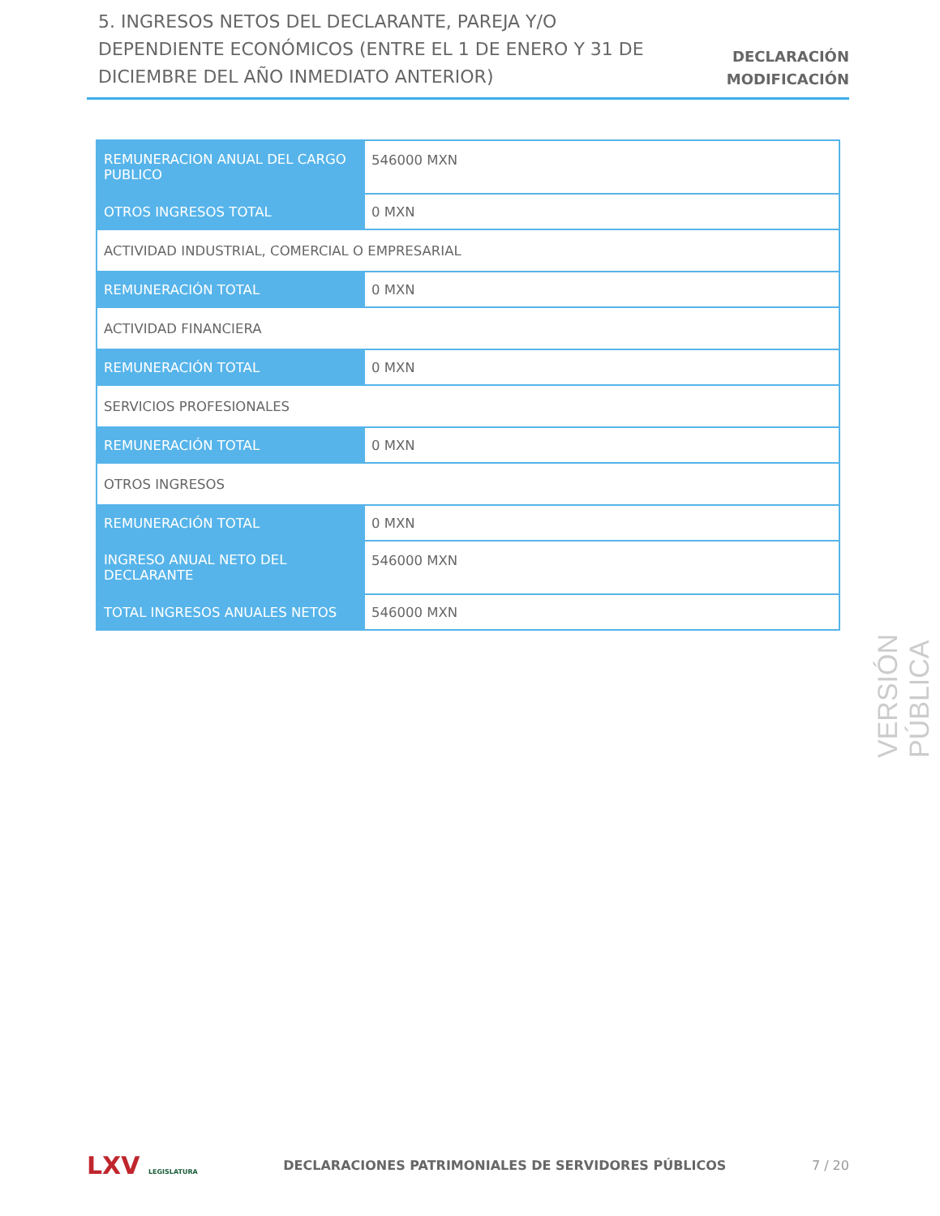5. INGRESOS NETOS DEL DECLARANTE, PAREJA Y/O DEPENDIENTE ECONÓMICOS (ENTRE EL 1 DE ENERO Y 31 DE DICIEMBRE DEL AÑO INMEDIATO ANTERIOR)
DECLARACIÓN
MODIFICACIÓN
| REMUNERACION ANUAL DEL CARGO PUBLICO | 546000 MXN |
| OTROS INGRESOS TOTAL | 0 MXN |
| ACTIVIDAD INDUSTRIAL, COMERCIAL O EMPRESARIAL | |
| REMUNERACIÓN TOTAL | 0 MXN |
| ACTIVIDAD FINANCIERA | |
| REMUNERACIÓN TOTAL | 0 MXN |
| SERVICIOS PROFESIONALES | |
| REMUNERACIÓN TOTAL | 0 MXN |
| OTROS INGRESOS | |
| REMUNERACIÓN TOTAL | 0 MXN |
| INGRESO ANUAL NETO DEL DECLARANTE | 546000 MXN |
| TOTAL INGRESOS ANUALES NETOS | 546000 MXN |
VERSIÓN PÚBLICA
LXV LEGISLATURA
DECLARACIONES PATRIMONIALES DE SERVIDORES PÚBLICOS
7 / 20